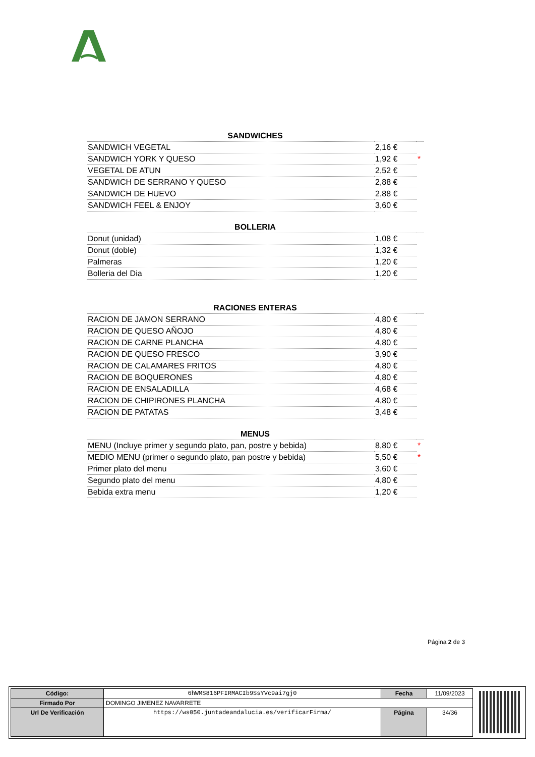| SANDWICHES | | |
| --- | --- | --- |
| SANDWICH VEGETAL | 2,16 € | |
| SANDWICH YORK Y QUESO | 1,92 € | * |
| VEGETAL DE ATUN | 2,52 € | |
| SANDWICH DE SERRANO Y QUESO | 2,88 € | |
| SANDWICH DE HUEVO | 2,88 € | |
| SANDWICH FEEL & ENJOY | 3,60 € | |
| BOLLERIA | | |
| --- | --- | --- |
| Donut (unidad) | 1,08 € | |
| Donut (doble) | 1,32 € | |
| Palmeras | 1,20 € | |
| Bolleria del Dia | 1,20 € | |
| RACIONES ENTERAS | | |
| --- | --- | --- |
| RACION DE JAMON SERRANO | 4,80 € | |
| RACION DE QUESO AÑOJO | 4,80 € | |
| RACION DE CARNE PLANCHA | 4,80 € | |
| RACION DE QUESO FRESCO | 3,90 € | |
| RACION DE CALAMARES FRITOS | 4,80 € | |
| RACION DE BOQUERONES | 4,80 € | |
| RACION DE ENSALADILLA | 4,68 € | |
| RACION DE CHIPIRONES PLANCHA | 4,80 € | |
| RACION DE PATATAS | 3,48 € | |
| MENUS | | |
| --- | --- | --- |
| MENU (Incluye primer y segundo plato, pan, postre y bebida) | 8,80 € | * |
| MEDIO MENU (primer o segundo plato, pan postre y bebida) | 5,50 € | * |
| Primer plato del menu | 3,60 € | |
| Segundo plato del menu | 4,80 € | |
| Bebida extra menu | 1,20 € | |
Página 2 de 3
| Código: | 6hWMS816PFIRMACIb9SsYVc9ai7gj0 | Fecha | 11/09/2023 |
| Firmado Por | DOMINGO JIMENEZ NAVARRETE | | |
| Url De Verificación | https://ws050.juntadeandalucia.es/verificarFirma/ | Página | 34/36 |